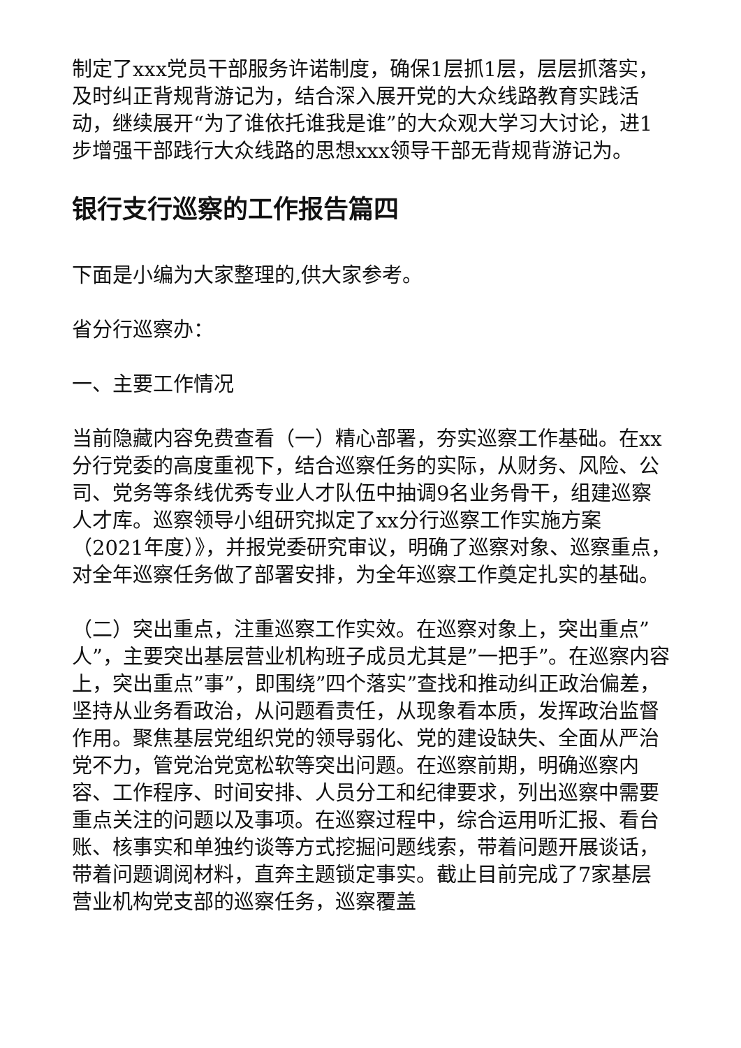制定了xxx党员干部服务许诺制度，确保1层抓1层，层层抓落实，及时纠正背规背游记为，结合深入展开党的大众线路教育实践活动，继续展开“为了谁依托谁我是谁”的大众观大学习大讨论，进1步增强干部践行大众线路的思想xxx领导干部无背规背游记为。
银行支行巡察的工作报告篇四
下面是小编为大家整理的,供大家参考。
省分行巡察办：
一、主要工作情况
当前隐藏内容免费查看（一）精心部署，夯实巡察工作基础。在xx分行党委的高度重视下，结合巡察任务的实际，从财务、风险、公司、党务等条线优秀专业人才队伍中抽调9名业务骨干，组建巡察人才库。巡察领导小组研究拟定了xx分行巡察工作实施方案（2021年度）》，并报党委研究审议，明确了巡察对象、巡察重点，对全年巡察任务做了部署安排，为全年巡察工作奠定扎实的基础。
（二）突出重点，注重巡察工作实效。在巡察对象上，突出重点”人”，主要突出基层营业机构班子成员尤其是”一把手”。在巡察内容上，突出重点”事”，即围绕”四个落实”查找和推动纠正政治偏差，坚持从业务看政治，从问题看责任，从现象看本质，发挥政治监督作用。聚焦基层党组织党的领导弱化、党的建设缺失、全面从严治党不力，管党治党宽松软等突出问题。在巡察前期，明确巡察内容、工作程序、时间安排、人员分工和纪律要求，列出巡察中需要重点关注的问题以及事项。在巡察过程中，综合运用听汇报、看台账、核事实和单独约谈等方式挖掘问题线索，带着问题开展谈话，带着问题调阅材料，直奔主题锁定事实。截止目前完成了7家基层营业机构党支部的巡察任务，巡察覆盖